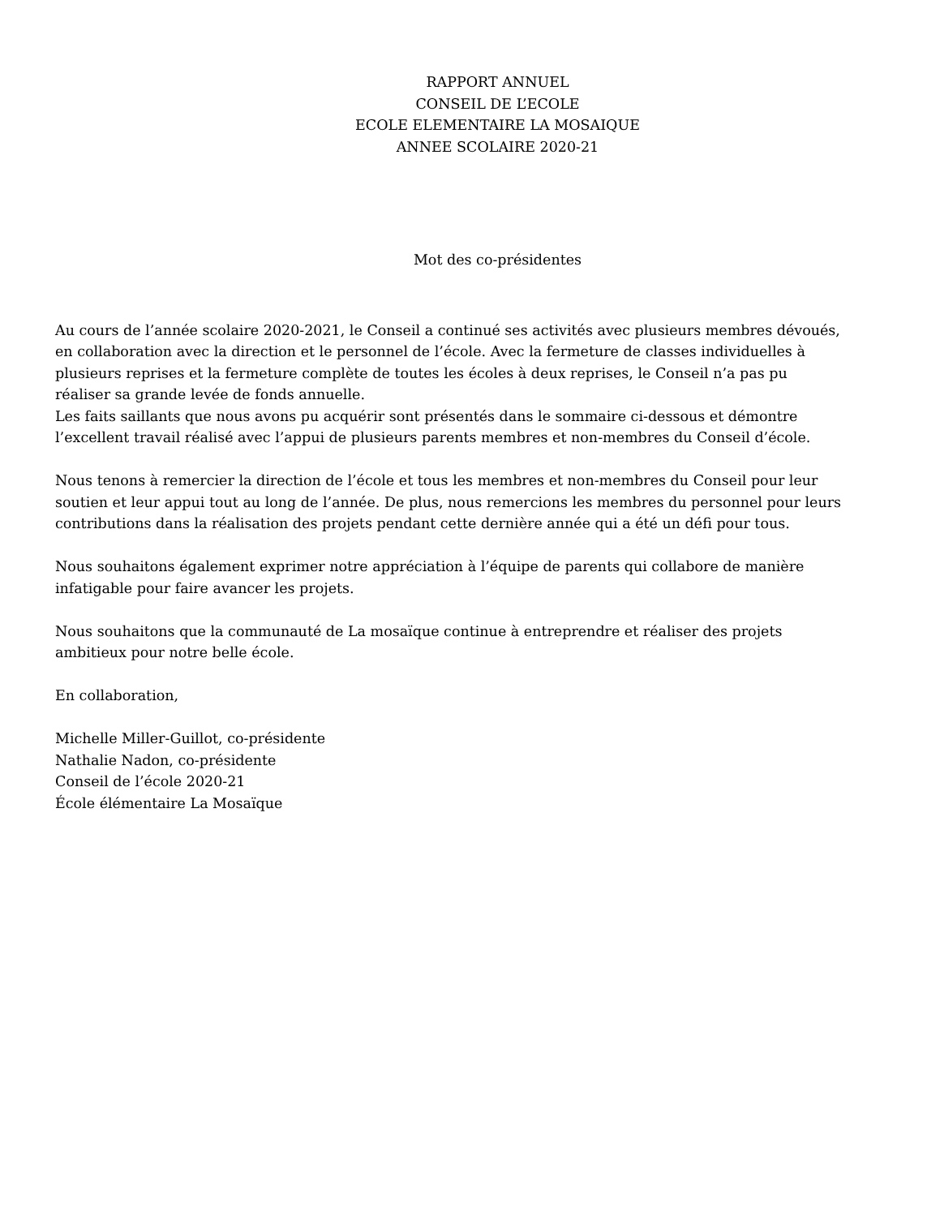RAPPORT ANNUEL
CONSEIL DE L’ECOLE
ECOLE ELEMENTAIRE LA MOSAIQUE
ANNEE SCOLAIRE 2020-21
Mot des co-présidentes
Au cours de l’année scolaire 2020-2021, le Conseil a continué ses activités avec plusieurs membres dévoués, en collaboration avec la direction et le personnel de l’école. Avec la fermeture de classes individuelles à plusieurs reprises et la fermeture complète de toutes les écoles à deux reprises, le Conseil n’a pas pu réaliser sa grande levée de fonds annuelle.
Les faits saillants que nous avons pu acquérir sont présentés dans le sommaire ci-dessous et démontre l’excellent travail réalisé avec l’appui de plusieurs parents membres et non-membres du Conseil d’école.
Nous tenons à remercier la direction de l’école et tous les membres et non-membres du Conseil pour leur soutien et leur appui tout au long de l’année. De plus, nous remercions les membres du personnel pour leurs contributions dans la réalisation des projets pendant cette dernière année qui a été un défi pour tous.
Nous souhaitons également exprimer notre appréciation à l’équipe de parents qui collabore de manière infatigable pour faire avancer les projets.
Nous souhaitons que la communauté de La mosaïque continue à entreprendre et réaliser des projets ambitieux pour notre belle école.
En collaboration,
Michelle Miller-Guillot, co-présidente
Nathalie Nadon, co-présidente
Conseil de l’école 2020-21
École élémentaire La Mosaïque